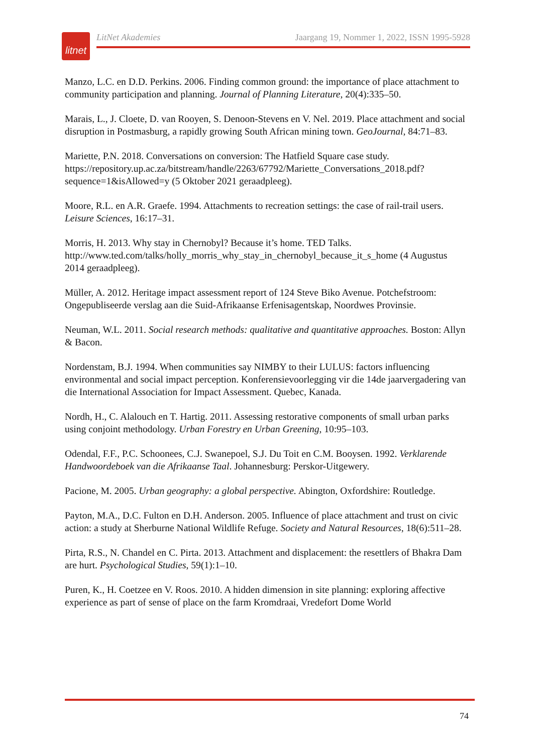litnet
LitNet Akademies Jaargang 19, Nommer 1, 2022, ISSN 1995-5928
Manzo, L.C. en D.D. Perkins. 2006. Finding common ground: the importance of place attachment to community participation and planning. Journal of Planning Literature, 20(4):335–50.
Marais, L., J. Cloete, D. van Rooyen, S. Denoon-Stevens en V. Nel. 2019. Place attachment and social disruption in Postmasburg, a rapidly growing South African mining town. GeoJournal, 84:71–83.
Mariette, P.N. 2018. Conversations on conversion: The Hatfield Square case study. https://repository.up.ac.za/bitstream/handle/2263/67792/Mariette_Conversations_2018.pdf?sequence=1&isAllowed=y (5 Oktober 2021 geraadpleeg).
Moore, R.L. en A.R. Graefe. 1994. Attachments to recreation settings: the case of rail-trail users. Leisure Sciences, 16:17–31.
Morris, H. 2013. Why stay in Chernobyl? Because it’s home. TED Talks. http://www.ted.com/talks/holly_morris_why_stay_in_chernobyl_because_it_s_home (4 Augustus 2014 geraadpleeg).
Müller, A. 2012. Heritage impact assessment report of 124 Steve Biko Avenue. Potchefstroom: Ongepubliseerde verslag aan die Suid-Afrikaanse Erfenisagentskap, Noordwes Provinsie.
Neuman, W.L. 2011. Social research methods: qualitative and quantitative approaches. Boston: Allyn & Bacon.
Nordenstam, B.J. 1994. When communities say NIMBY to their LULUS: factors influencing environmental and social impact perception. Konferensievoorlegging vir die 14de jaarvergadering van die International Association for Impact Assessment. Quebec, Kanada.
Nordh, H., C. Alalouch en T. Hartig. 2011. Assessing restorative components of small urban parks using conjoint methodology. Urban Forestry en Urban Greening, 10:95–103.
Odendal, F.F., P.C. Schoonees, C.J. Swanepoel, S.J. Du Toit en C.M. Booysen. 1992. Verklarende Handwoordeboek van die Afrikaanse Taal. Johannesburg: Perskor-Uitgewery.
Pacione, M. 2005. Urban geography: a global perspective. Abington, Oxfordshire: Routledge.
Payton, M.A., D.C. Fulton en D.H. Anderson. 2005. Influence of place attachment and trust on civic action: a study at Sherburne National Wildlife Refuge. Society and Natural Resources, 18(6):511–28.
Pirta, R.S., N. Chandel en C. Pirta. 2013. Attachment and displacement: the resettlers of Bhakra Dam are hurt. Psychological Studies, 59(1):1–10.
Puren, K., H. Coetzee en V. Roos. 2010. A hidden dimension in site planning: exploring affective experience as part of sense of place on the farm Kromdraai, Vredefort Dome World
74